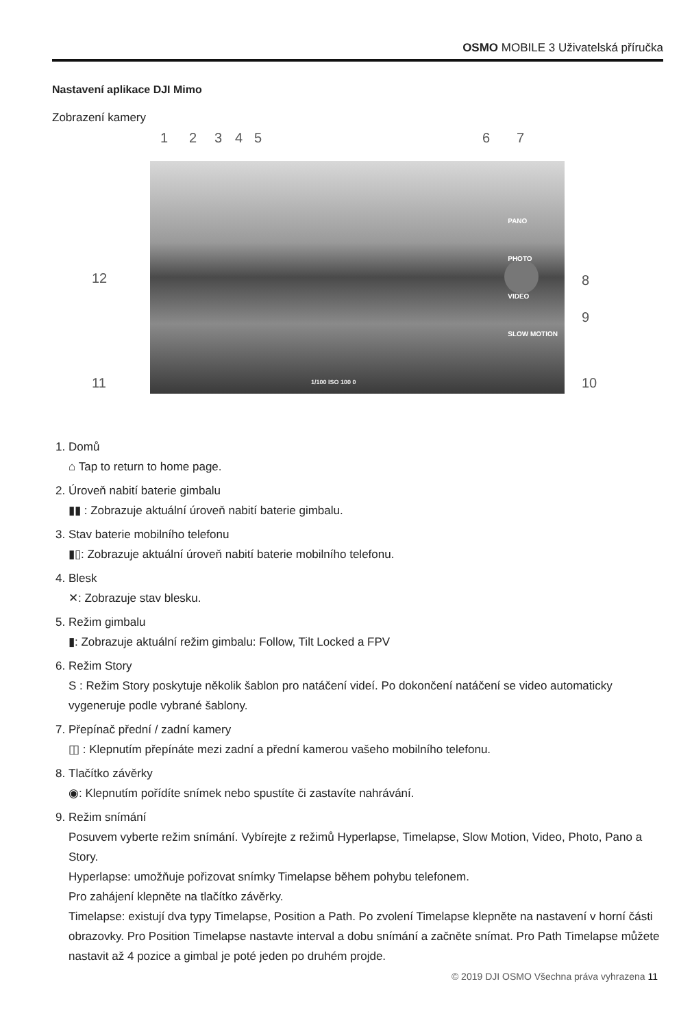OSMO MOBILE 3 Uživatelská příručka
Nastavení aplikace DJI Mimo
Zobrazení kamery
1 2 3 4 5 6 7
PANO
PHOTO
VIDEO
SLOW MOTION
1/100 ISO 100 0
12 8
9
11 10
1. Domů
⌂ Tap to return to home page.
2. Úroveň nabití baterie gimbalu
▮▮ : Zobrazuje aktuální úroveň nabití baterie gimbalu.
3. Stav baterie mobilního telefonu
▮▯: Zobrazuje aktuální úroveň nabití baterie mobilního telefonu.
4. Blesk
✕: Zobrazuje stav blesku.
5. Režim gimbalu
▮: Zobrazuje aktuální režim gimbalu: Follow, Tilt Locked a FPV
6. Režim Story
S : Režim Story poskytuje několik šablon pro natáčení videí. Po dokončení natáčení se video automaticky vygeneruje podle vybrané šablony.
7. Přepínač přední / zadní kamery
◫ : Klepnutím přepínáte mezi zadní a přední kamerou vašeho mobilního telefonu.
8. Tlačítko závěrky
◉: Klepnutím pořídíte snímek nebo spustíte či zastavíte nahrávání.
9. Režim snímání
Posuvem vyberte režim snímání. Vybírejte z režimů Hyperlapse, Timelapse, Slow Motion, Video, Photo, Pano a Story.
Hyperlapse: umožňuje pořizovat snímky Timelapse během pohybu telefonem.
Pro zahájení klepněte na tlačítko závěrky.
Timelapse: existují dva typy Timelapse, Position a Path. Po zvolení Timelapse klepněte na nastavení v horní části obrazovky. Pro Position Timelapse nastavte interval a dobu snímání a začněte snímat. Pro Path Timelapse můžete nastavit až 4 pozice a gimbal je poté jeden po druhém projde.
© 2019 DJI OSMO Všechna práva vyhrazena 11